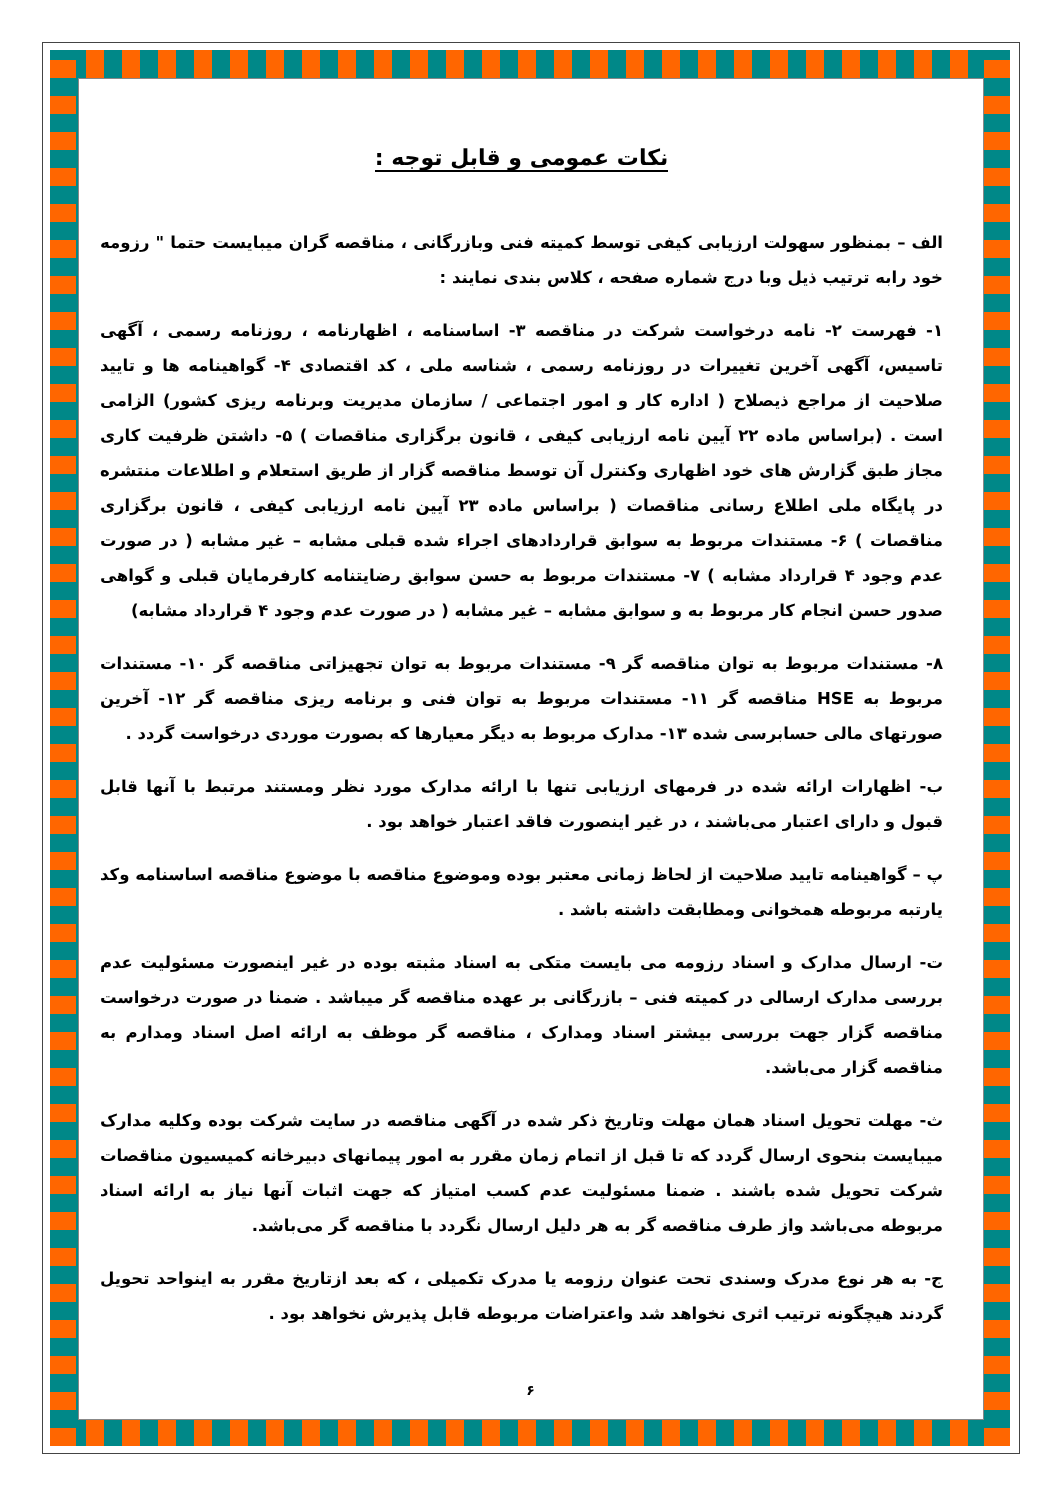نکات عمومی و قابل توجه :
الف – بمنظور سهولت ارزیابی کیفی توسط کمیته فنی وبازرگانی ، مناقصه گران میبایست حتما " رزومه خود رابه ترتیب ذیل وبا درج شماره صفحه ، کلاس بندی نمایند :
۱- فهرست ۲- نامه درخواست شرکت در مناقصه ۳- اساسنامه ، اظهارنامه ، روزنامه رسمی ، آگهی تاسیس، آگهی آخرین تغییرات در روزنامه رسمی ، شناسه ملی ، کد اقتصادی ۴- گواهینامه ها و تایید صلاحیت از مراجع ذیصلاح ( اداره کار و امور اجتماعی / سازمان مدیریت وبرنامه ریزی کشور) الزامی است . (براساس ماده ۲۲ آیین نامه ارزیابی کیفی ، قانون برگزاری مناقصات ) ۵- داشتن ظرفیت کاری مجاز طبق گزارش های خود اظهاری وکنترل آن توسط مناقصه گزار از طریق استعلام و اطلاعات منتشره در پایگاه ملی اطلاع رسانی مناقصات ( براساس ماده ۲۳ آیین نامه ارزیابی کیفی ، قانون برگزاری مناقصات ) ۶- مستندات مربوط به سوابق قراردادهای اجراء شده قبلی مشابه – غیر مشابه ( در صورت عدم وجود ۴ قرارداد مشابه ) ۷- مستندات مربوط به حسن سوابق رضایتنامه کارفرمایان قبلی و گواهی صدور حسن انجام کار مربوط به و سوابق مشابه – غیر مشابه ( در صورت عدم وجود ۴ قرارداد مشابه)
۸- مستندات مربوط به توان مناقصه گر ۹- مستندات مربوط به توان تجهیزاتی مناقصه گر ۱۰- مستندات مربوط به HSE مناقصه گر ۱۱- مستندات مربوط به توان فنی و برنامه ریزی مناقصه گر ۱۲- آخرین صورتهای مالی حسابرسی شده ۱۳- مدارک مربوط به دیگر معیارها که بصورت موردی درخواست گردد .
ب- اظهارات ارائه شده در فرمهای ارزیابی تنها با ارائه مدارک مورد نظر ومستند مرتبط با آنها قابل قبول و دارای اعتبار می‌باشند ، در غیر اینصورت فاقد اعتبار خواهد بود .
پ – گواهینامه تایید صلاحیت از لحاظ زمانی معتبر بوده وموضوع مناقصه با موضوع مناقصه اساسنامه وکد یارتبه مربوطه همخوانی ومطابقت داشته باشد .
ت- ارسال مدارک و اسناد رزومه می بایست متکی به اسناد مثبته بوده در غیر اینصورت مسئولیت عدم بررسی مدارک ارسالی در کمیته فنی – بازرگانی بر عهده مناقصه گر میباشد . ضمنا در صورت درخواست مناقصه گزار جهت بررسی بیشتر اسناد ومدارک ، مناقصه گر موظف به ارائه اصل اسناد ومدارم به مناقصه گزار می‌باشد.
ث- مهلت تحویل اسناد همان مهلت وتاریخ ذکر شده در آگهی مناقصه در سایت شرکت بوده وکلیه مدارک میبایست بنحوی ارسال گردد که تا قبل از اتمام زمان مقرر به امور پیمانهای دبیرخانه کمیسیون مناقصات شرکت تحویل شده باشند . ضمنا مسئولیت عدم کسب امتیاز که جهت اثبات آنها نیاز به ارائه اسناد مربوطه می‌باشد واز طرف مناقصه گر به هر دلیل ارسال نگردد با مناقصه گر می‌باشد.
ج- به هر نوع مدرک وسندی تحت عنوان رزومه یا مدرک تکمیلی ، که بعد ازتاریخ مقرر به اینواحد تحویل گردند هیچگونه ترتیب اثری نخواهد شد واعتراضات مربوطه قابل پذیرش نخواهد بود .
۶